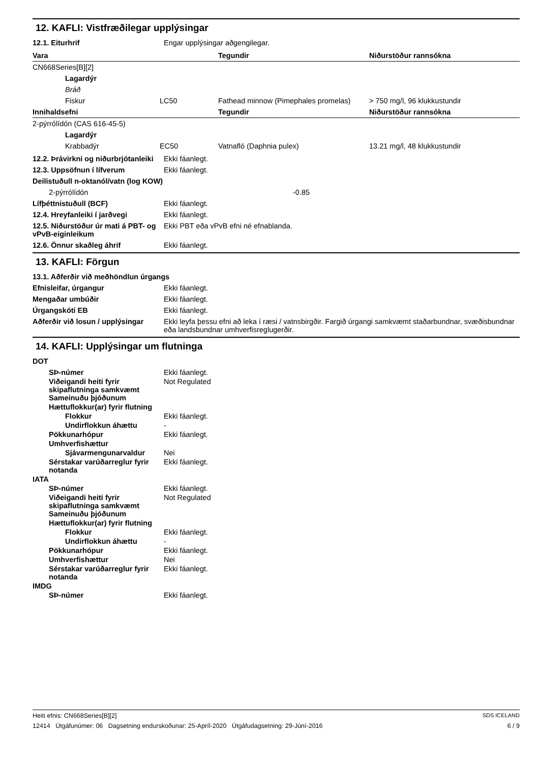12. KAFLI: Vistfræðilegar upplýsingar
12.1. Eiturhrif Engar upplýsingar aðgengilegar.
| Vara | | Tegundir | Niðurstöður rannsókna |
| --- | --- | --- | --- |
| CN668Series[B][2] | | | |
| Lagardýr | | | |
| Bráð | | | |
| Fiskur | LC50 | Fathead minnow (Pimephales promelas) | > 750 mg/l, 96 klukkustundir |
| Innihaldsefni | | Tegundir | Niðurstöður rannsókna |
| 2-pýrrólídón (CAS 616-45-5) | | | |
| Lagardýr | | | |
| Krabbadýr | EC50 | Vatnafló (Daphnia pulex) | 13.21 mg/l, 48 klukkustundir |
12.2. Þrávirkni og niðurbrjótanleiki
Ekki fáanlegt.
12.3. Uppsöfnun í lífverum Ekki fáanlegt.
Deilistuðull n-oktanól/vatn (log KOW)
2-pýrrólídón -0.85
Lífþéttnistuðull (BCF) Ekki fáanlegt.
12.4. Hreyfanleiki í jarðvegi Ekki fáanlegt.
12.5. Niðurstöður úr mati á PBT- og vPvB-eiginleikum
Ekki PBT eða vPvB efni né efnablanda.
12.6. Önnur skaðleg áhrif Ekki fáanlegt.
13. KAFLI: Förgun
13.1. Aðferðir við meðhöndlun úrgangs
Efnisleifar, úrgangur Ekki fáanlegt.
Mengaðar umbúðir Ekki fáanlegt.
Úrgangskóti EB Ekki fáanlegt.
Aðferðir við losun / upplýsingar
Ekki leyfa þessu efni að leka í ræsi / vatnsbirgðir. Fargið úrgangi samkvæmt staðarbundnar, svæðisbundnar eða landsbundnar umhverfisreglugerðir.
14. KAFLI: Upplýsingar um flutninga
DOT
SÞ-númer Ekki fáanlegt.
Viðeigandi heiti fyrir skipaflutninga samkvæmt Sameinuðu þjóðunum
Not Regulated
Hættuflokkur(ar) fyrir flutning
Flokkur Ekki fáanlegt.
Undirflokkun áhættu -
Pökkunarhópur Ekki fáanlegt.
Umhverfishættur
Sjávarmengunarvaldur Nei
Sérstakar varúðarreglur fyrir notanda
Ekki fáanlegt.
IATA
SÞ-númer Ekki fáanlegt.
Viðeigandi heiti fyrir skipaflutninga samkvæmt Sameinuðu þjóðunum
Not Regulated
Hættuflokkur(ar) fyrir flutning
Flokkur Ekki fáanlegt.
Undirflokkun áhættu -
Pökkunarhópur Ekki fáanlegt.
Umhverfishættur Nei
Sérstakar varúðarreglur fyrir notanda
Ekki fáanlegt.
IMDG
SÞ-númer Ekki fáanlegt.
Heiti efnis: CN668Series[B][2] SDS ICELAND
12414 Útgáfunúmer: 06 Dagsetning endurskoðunar: 25-Apríl-2020 Útgáfudagsetning: 29-Júní-2016 6 / 9